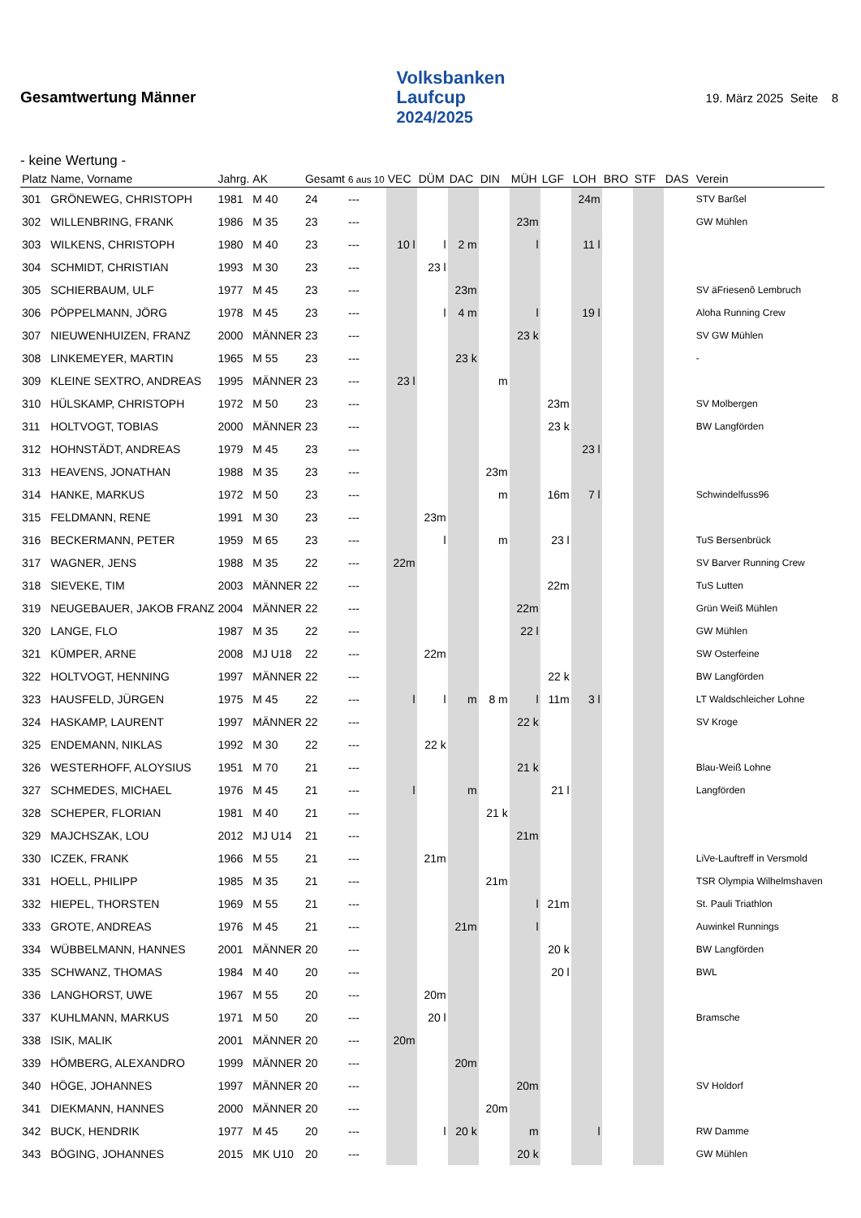Gesamtwertung Männer
Volksbanken
Laufcup
2024/2025
19. März 2025 Seite 8
- keine Wertung -
| Platz | Name, Vorname | Jahrg. | AK | Gesamt | 6 aus 10 | VEC | DÜM | DAC | DIN | MÜH | LGF | LOH | BRO | STF | DAS | Verein |
| --- | --- | --- | --- | --- | --- | --- | --- | --- | --- | --- | --- | --- | --- | --- | --- | --- |
| 301 | GRÖNEWEG, CHRISTOPH | 1981 | M 40 | 24 | --- | | | | | | | 24m | | | | STV Barßel |
| 302 | WILLENBRING, FRANK | 1986 | M 35 | 23 | --- | | | | | 23m | | | | | | GW Mühlen |
| 303 | WILKENS, CHRISTOPH | 1980 | M 40 | 23 | --- | 10 l | l | 2 m | | l | | 11 l | | | | |
| 304 | SCHMIDT, CHRISTIAN | 1993 | M 30 | 23 | --- | | 23 l | | | | | | | | | |
| 305 | SCHIERBAUM, ULF | 1977 | M 45 | 23 | --- | | | 23m | | | | | | | | SV äFriesenô Lembruch |
| 306 | PÖPPELMANN, JÖRG | 1978 | M 45 | 23 | --- | | l | 4 m | | l | | 19 l | | | | Aloha Running Crew |
| 307 | NIEUWENHUIZEN, FRANZ | 2000 | MÄNNER | 23 | --- | | | | | 23 k | | | | | | SV GW Mühlen |
| 308 | LINKEMEYER, MARTIN | 1965 | M 55 | 23 | --- | | | 23 k | | | | | | | | - |
| 309 | KLEINE SEXTRO, ANDREAS | 1995 | MÄNNER | 23 | --- | 23 l | | | m | | | | | | | |
| 310 | HÜLSKAMP, CHRISTOPH | 1972 | M 50 | 23 | --- | | | | | | 23m | | | | | SV Molbergen |
| 311 | HOLTVOGT, TOBIAS | 2000 | MÄNNER | 23 | --- | | | | | | 23 k | | | | | BW Langförden |
| 312 | HOHNSTÄDT, ANDREAS | 1979 | M 45 | 23 | --- | | | | | | | 23 l | | | | |
| 313 | HEAVENS, JONATHAN | 1988 | M 35 | 23 | --- | | | | 23m | | | | | | | |
| 314 | HANKE, MARKUS | 1972 | M 50 | 23 | --- | | | | m | | 16m | 7 l | | | | Schwindelfuss96 |
| 315 | FELDMANN, RENE | 1991 | M 30 | 23 | --- | | 23m | | | | | | | | | |
| 316 | BECKERMANN, PETER | 1959 | M 65 | 23 | --- | | l | | m | | 23 l | | | | | TuS Bersenbrück |
| 317 | WAGNER, JENS | 1988 | M 35 | 22 | --- | 22m | | | | | | | | | | SV Barver Running Crew |
| 318 | SIEVEKE, TIM | 2003 | MÄNNER | 22 | --- | | | | | | 22m | | | | | TuS Lutten |
| 319 | NEUGEBAUER, JAKOB FRANZ | 2004 | MÄNNER | 22 | --- | | | | | 22m | | | | | | Grün Weiß Mühlen |
| 320 | LANGE, FLO | 1987 | M 35 | 22 | --- | | | | | 22 l | | | | | | GW Mühlen |
| 321 | KÜMPER, ARNE | 2008 | MJ U18 | 22 | --- | | 22m | | | | | | | | | SW Osterfeine |
| 322 | HOLTVOGT, HENNING | 1997 | MÄNNER | 22 | --- | | | | | | 22 k | | | | | BW Langförden |
| 323 | HAUSFELD, JÜRGEN | 1975 | M 45 | 22 | --- | l | l | m | 8 m | l | 11m | 3 l | | | | LT Waldschleicher Lohne |
| 324 | HASKAMP, LAURENT | 1997 | MÄNNER | 22 | --- | | | | | 22 k | | | | | | SV Kroge |
| 325 | ENDEMANN, NIKLAS | 1992 | M 30 | 22 | --- | | 22 k | | | | | | | | | |
| 326 | WESTERHOFF, ALOYSIUS | 1951 | M 70 | 21 | --- | | | | | 21 k | | | | | | Blau-Weiß Lohne |
| 327 | SCHMEDES, MICHAEL | 1976 | M 45 | 21 | --- | l | | m | | | 21 l | | | | | Langförden |
| 328 | SCHEPER, FLORIAN | 1981 | M 40 | 21 | --- | | | | 21 k | | | | | | | |
| 329 | MAJCHSZAK, LOU | 2012 | MJ U14 | 21 | --- | | | | | 21m | | | | | | |
| 330 | ICZEK, FRANK | 1966 | M 55 | 21 | --- | | 21m | | | | | | | | | LiVe-Lauftreff in Versmold |
| 331 | HOELL, PHILIPP | 1985 | M 35 | 21 | --- | | | | 21m | | | | | | | TSR Olympia Wilhelmshaven |
| 332 | HIEPEL, THORSTEN | 1969 | M 55 | 21 | --- | | | | | l | 21m | | | | | St. Pauli Triathlon |
| 333 | GROTE, ANDREAS | 1976 | M 45 | 21 | --- | | | 21m | | l | | | | | | Auwinkel Runnings |
| 334 | WÜBBELMANN, HANNES | 2001 | MÄNNER | 20 | --- | | | | | | 20 k | | | | | BW Langförden |
| 335 | SCHWANZ, THOMAS | 1984 | M 40 | 20 | --- | | | | | | 20 l | | | | | BWL |
| 336 | LANGHORST, UWE | 1967 | M 55 | 20 | --- | | 20m | | | | | | | | | |
| 337 | KUHLMANN, MARKUS | 1971 | M 50 | 20 | --- | | 20 l | | | | | | | | | Bramsche |
| 338 | ISIK, MALIK | 2001 | MÄNNER | 20 | --- | 20m | | | | | | | | | | |
| 339 | HÖMBERG, ALEXANDRO | 1999 | MÄNNER | 20 | --- | | | 20m | | | | | | | | |
| 340 | HÖGE, JOHANNES | 1997 | MÄNNER | 20 | --- | | | | | 20m | | | | | | SV Holdorf |
| 341 | DIEKMANN, HANNES | 2000 | MÄNNER | 20 | --- | | | | 20m | | | | | | | |
| 342 | BUCK, HENDRIK | 1977 | M 45 | 20 | --- | | l | 20 k | | m | | l | | | | RW Damme |
| 343 | BÖGING, JOHANNES | 2015 | MK U10 | 20 | --- | | | | | 20 k | | | | | | GW Mühlen |